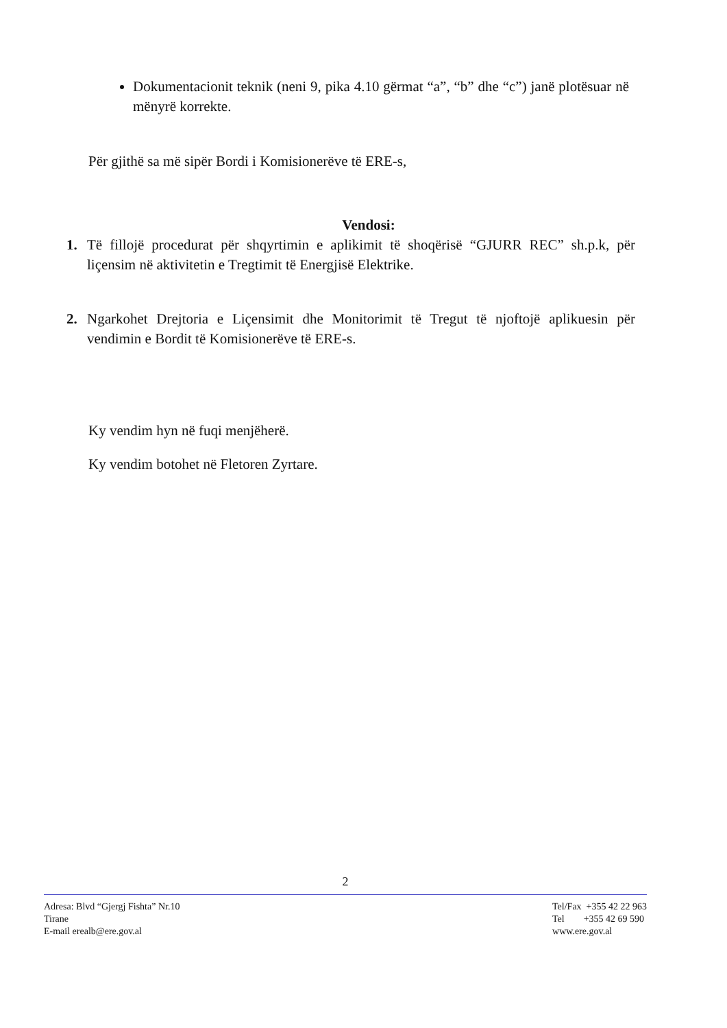Dokumentacionit teknik (neni 9, pika 4.10 gërmat “a”, “b” dhe “c”) janë plotësuar në mënyrë korrekte.
Për gjithë sa më sipër Bordi i Komisionerëve të ERE-s,
Vendosi:
1. Të fillojë procedurat për shqyrtimin e aplikimit të shoqërisë “GJURR REC” sh.p.k, për liçensim në aktivitetin e Tregtimit të Energjisë Elektrike.
2. Ngarkohet Drejtoria e Liçensimit dhe Monitorimit të Tregut të njoftojë aplikuesin për vendimin e Bordit të Komisionerëve të ERE-s.
Ky vendim hyn në fuqi menjëherë.
Ky vendim botohet në Fletoren Zyrtare.
2
Adresa: Blvd “Gjergj Fishta” Nr.10
Tirane
E-mail erealb@ere.gov.al
Tel/Fax +355 42 22 963
Tel +355 42 69 590
www.ere.gov.al